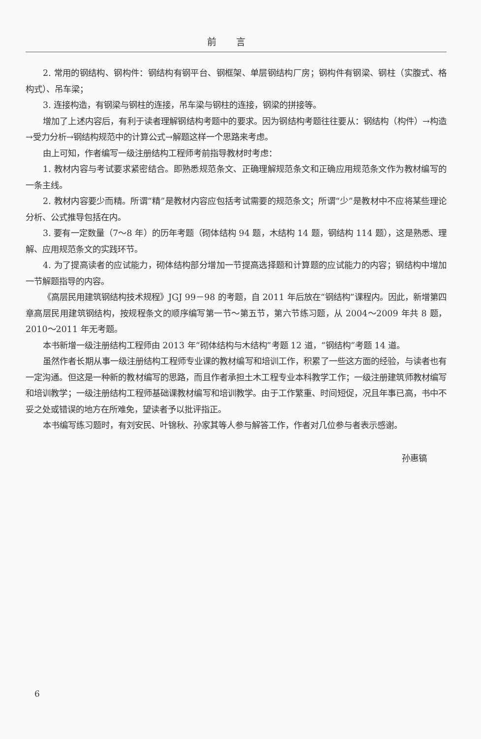前言
2. 常用的钢结构、钢构件：钢结构有钢平台、钢框架、单层钢结构厂房；钢构件有钢梁、钢柱（实腹式、格构式）、吊车梁；
3. 连接构造，有钢梁与钢柱的连接，吊车梁与钢柱的连接，钢梁的拼接等。
增加了上述内容后，有利于读者理解钢结构考题中的要求。因为钢结构考题往往要从：钢结构（构件）→构造→受力分析→钢结构规范中的计算公式→解题这样一个思路来考虑。
由上可知，作者编写一级注册结构工程师考前指导教材时考虑：
1. 教材内容与考试要求紧密结合。即熟悉规范条文、正确理解规范条文和正确应用规范条文作为教材编写的一条主线。
2. 教材内容要少而精。所谓“精”是教材内容应包括考试需要的规范条文；所谓“少”是教材中不应将某些理论分析、公式推导包括在内。
3. 要有一定数量（7～8 年）的历年考题（砌体结构 94 题，木结构 14 题，钢结构 114 题），这是熟悉、理解、应用规范条文的实践环节。
4. 为了提高读者的应试能力，砌体结构部分增加一节提高选择题和计算题的应试能力的内容；钢结构中增加一节解题指导的内容。
《高层民用建筑钢结构技术规程》JGJ 99－98 的考题，自 2011 年后放在“钢结构”课程内。因此，新增第四章高层民用建筑钢结构，按规程条文的顺序编写第一节～第五节，第六节练习题，从 2004～2009 年共 8 题，2010～2011 年无考题。
本书新增一级注册结构工程师由 2013 年“砌体结构与木结构”考题 12 道，“钢结构”考题 14 道。
虽然作者长期从事一级注册结构工程师专业课的教材编写和培训工作，积累了一些这方面的经验，与读者也有一定沟通。但这是一种新的教材编写的思路，而且作者承担土木工程专业本科教学工作；一级注册建筑师教材编写和培训教学；一级注册结构工程师基础课教材编写和培训教学。由于工作繁重、时间短促，况且年事已高，书中不妥之处或错误的地方在所难免，望读者予以批评指正。
本书编写练习题时，有刘安民、叶锦秋、孙家其等人参与解答工作，作者对几位参与者表示感谢。
孙惠镐
6